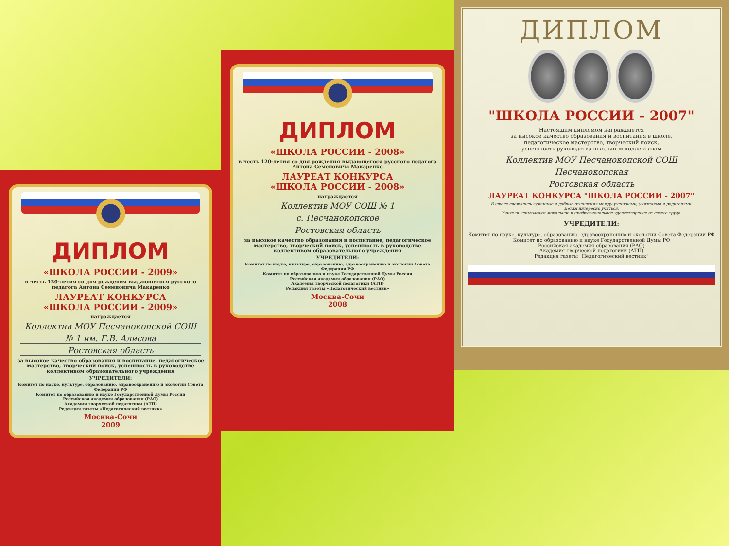ДИПЛОМ
«ШКОЛА РОССИИ - 2009»
в честь 120-летия со дня рождения выдающегося русского педагога Антона Семеновича Макаренко
ЛАУРЕАТ КОНКУРСА
«ШКОЛА РОССИИ - 2009»
награждается
Коллектив МОУ Песчанокопской СОШ
№ 1 им. Г.В. Алисова
Ростовская область
за высокое качество образования и воспитание, педагогическое мастерство, творческий поиск, успешность в руководстве коллективом образовательного учреждения
УЧРЕДИТЕЛИ:
Комитет по науке, культуре, образованию, здравоохранению и экологии Совета Федерации РФ
Комитет по образованию и науке Государственной Думы России
Российская академия образования (РАО)
Академия творческой педагогики (АТП)
Редакция газеты «Педагогический вестник»
Москва-Сочи
2009
ДИПЛОМ
«ШКОЛА РОССИИ - 2008»
в честь 120-летия со дня рождения выдающегося русского педагога Антона Семеновича Макаренко
ЛАУРЕАТ КОНКУРСА
«ШКОЛА РОССИИ - 2008»
награждается
Коллектив МОУ СОШ № 1
с. Песчанокопское
Ростовская область
за высокое качество образования и воспитание, педагогическое мастерство, творческий поиск, успешность в руководстве коллективом образовательного учреждения
УЧРЕДИТЕЛИ:
Комитет по науке, культуре, образованию, здравоохранению и экологии Совета Федерации РФ
Комитет по образованию и науке Государственной Думы России
Российская академия образования (РАО)
Академия творческой педагогики (АТП)
Редакция газеты «Педагогический вестник»
Москва-Сочи
2008
ДИПЛОМ
"ШКОЛА РОССИИ - 2007"
Настоящим дипломом награждается
за высокое качество образования и воспитания в школе,
педагогическое мастерство, творческий поиск,
успешность руководства школьным коллективом
Коллектив МОУ Песчанокопской СОШ
Песчанокопская
Ростовская область
ЛАУРЕАТ КОНКУРСА "ШКОЛА РОССИИ - 2007"
В школе сложились гуманные и добрые отношения между учениками, учителями и родителями.
Детям интересно учиться.
Учителя испытывают моральное и профессиональное удовлетворение от своего труда.
УЧРЕДИТЕЛИ:
Комитет по науке, культуре, образованию, здравоохранению и экологии Совета Федерации РФ
Комитет по образованию и науке Государственной Думы РФ
Российская академия образования (РАО)
Академия творческой педагогики (АТП)
Редакция газеты "Педагогический вестник"